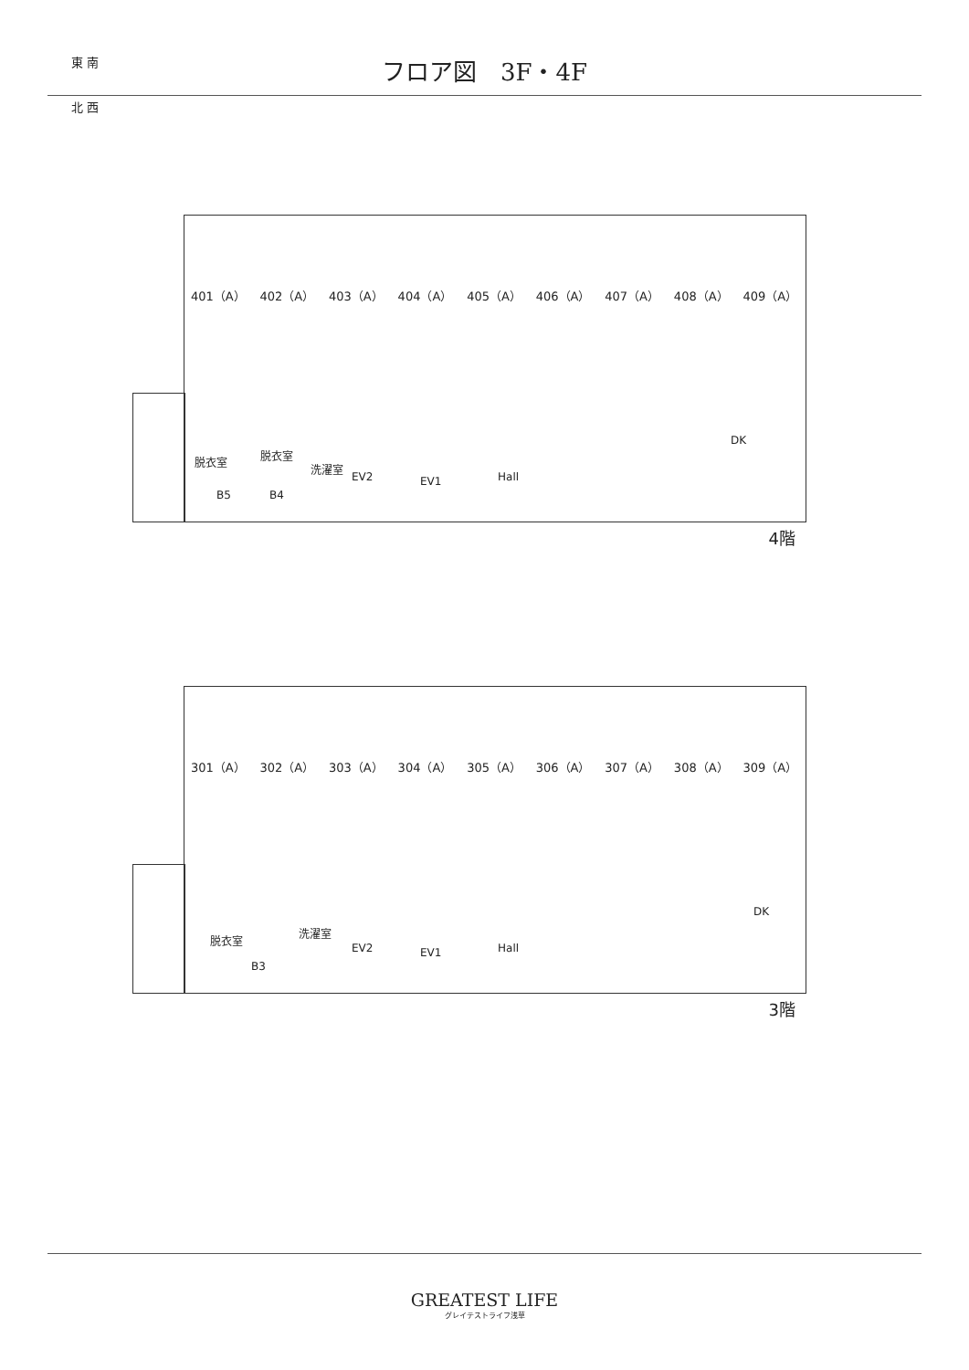東 南
北 西
フロア図　3F・4F
401（A） 402（A） 403（A） 404（A） 405（A） 406（A） 407（A） 408（A） 409（A）
脱衣室 脱衣室
洗濯室
EV2 EV1 Hall
DK
B5 B4
4階
301（A） 302（A） 303（A） 304（A） 305（A） 306（A） 307（A） 308（A） 309（A）
脱衣室
洗濯室
EV2 EV1 Hall
DK
B3
3階
GREATEST LIFE
グレイテストライフ浅草